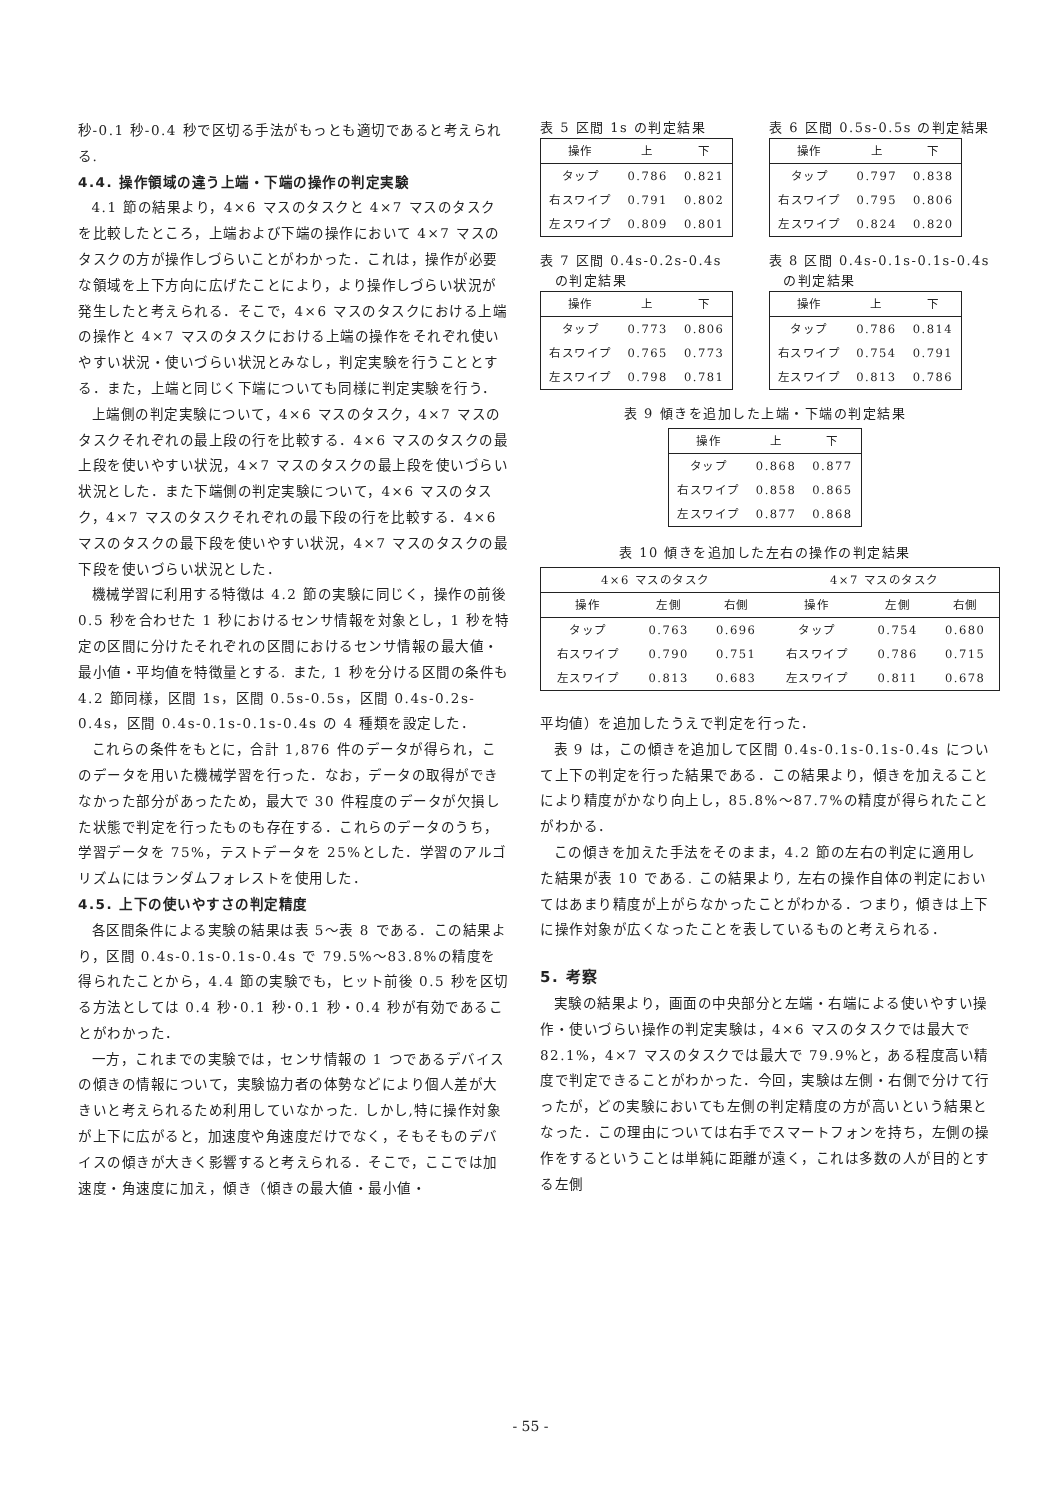秒-0.1 秒-0.4 秒で区切る手法がもっとも適切であると考えられる.
4.4. 操作領域の違う上端・下端の操作の判定実験
4.1 節の結果より，4×6 マスのタスクと 4×7 マスのタスクを比較したところ，上端および下端の操作において 4×7 マスのタスクの方が操作しづらいことがわかった．これは，操作が必要な領域を上下方向に広げたことにより，より操作しづらい状況が発生したと考えられる．そこで，4×6 マスのタスクにおける上端の操作と 4×7 マスのタスクにおける上端の操作をそれぞれ使いやすい状況・使いづらい状況とみなし，判定実験を行うこととする．また，上端と同じく下端についても同様に判定実験を行う．
上端側の判定実験について，4×6 マスのタスク，4×7 マスのタスクそれぞれの最上段の行を比較する．4×6 マスのタスクの最上段を使いやすい状況，4×7 マスのタスクの最上段を使いづらい状況とした．また下端側の判定実験について，4×6 マスのタスク，4×7 マスのタスクそれぞれの最下段の行を比較する．4×6 マスのタスクの最下段を使いやすい状況，4×7 マスのタスクの最下段を使いづらい状況とした．
機械学習に利用する特徴は 4.2 節の実験に同じく，操作の前後 0.5 秒を合わせた 1 秒におけるセンサ情報を対象とし，1 秒を特定の区間に分けたそれぞれの区間におけるセンサ情報の最大値・最小値・平均値を特徴量とする. また, 1 秒を分ける区間の条件も 4.2 節同様，区間 1s，区間 0.5s-0.5s，区間 0.4s-0.2s-0.4s，区間 0.4s-0.1s-0.1s-0.4s の 4 種類を設定した．
これらの条件をもとに，合計 1,876 件のデータが得られ，このデータを用いた機械学習を行った．なお，データの取得ができなかった部分があったため，最大で 30 件程度のデータが欠損した状態で判定を行ったものも存在する．これらのデータのうち，学習データを 75%，テストデータを 25%とした．学習のアルゴリズムにはランダムフォレストを使用した．
4.5. 上下の使いやすさの判定精度
各区間条件による実験の結果は表 5～表 8 である．この結果より，区間 0.4s-0.1s-0.1s-0.4s で 79.5%～83.8%の精度を得られたことから，4.4 節の実験でも，ヒット前後 0.5 秒を区切る方法としては 0.4 秒･0.1 秒･0.1 秒・0.4 秒が有効であることがわかった．
一方，これまでの実験では，センサ情報の 1 つであるデバイスの傾きの情報について，実験協力者の体勢などにより個人差が大きいと考えられるため利用していなかった. しかし,特に操作対象が上下に広がると，加速度や角速度だけでなく，そもそものデバイスの傾きが大きく影響すると考えられる．そこで，ここでは加速度・角速度に加え，傾き（傾きの最大値・最小値・
表 5 区間 1s の判定結果
| 操作 | 上 | 下 |
| --- | --- | --- |
| タップ | 0.786 | 0.821 |
| 右スワイプ | 0.791 | 0.802 |
| 左スワイプ | 0.809 | 0.801 |
表 6 区間 0.5s-0.5s の判定結果
| 操作 | 上 | 下 |
| --- | --- | --- |
| タップ | 0.797 | 0.838 |
| 右スワイプ | 0.795 | 0.806 |
| 左スワイプ | 0.824 | 0.820 |
表 7 区間 0.4s-0.2s-0.4s
　の判定結果
| 操作 | 上 | 下 |
| --- | --- | --- |
| タップ | 0.773 | 0.806 |
| 右スワイプ | 0.765 | 0.773 |
| 左スワイプ | 0.798 | 0.781 |
表 8 区間 0.4s-0.1s-0.1s-0.4s
　の判定結果
| 操作 | 上 | 下 |
| --- | --- | --- |
| タップ | 0.786 | 0.814 |
| 右スワイプ | 0.754 | 0.791 |
| 左スワイプ | 0.813 | 0.786 |
表 9 傾きを追加した上端・下端の判定結果
| 操作 | 上 | 下 |
| --- | --- | --- |
| タップ | 0.868 | 0.877 |
| 右スワイプ | 0.858 | 0.865 |
| 左スワイプ | 0.877 | 0.868 |
表 10 傾きを追加した左右の操作の判定結果
| 4×6 マスのタスク | | | 4×7 マスのタスク | | |
| --- | --- | --- | --- | --- | --- |
| 操作 | 左側 | 右側 | 操作 | 左側 | 右側 |
| タップ | 0.763 | 0.696 | タップ | 0.754 | 0.680 |
| 右スワイプ | 0.790 | 0.751 | 右スワイプ | 0.786 | 0.715 |
| 左スワイプ | 0.813 | 0.683 | 左スワイプ | 0.811 | 0.678 |
平均値）を追加したうえで判定を行った．
表 9 は，この傾きを追加して区間 0.4s-0.1s-0.1s-0.4s について上下の判定を行った結果である．この結果より，傾きを加えることにより精度がかなり向上し，85.8%～87.7%の精度が得られたことがわかる．
この傾きを加えた手法をそのまま，4.2 節の左右の判定に適用した結果が表 10 である. この結果より, 左右の操作自体の判定においてはあまり精度が上がらなかったことがわかる．つまり，傾きは上下に操作対象が広くなったことを表しているものと考えられる．
5. 考察
実験の結果より，画面の中央部分と左端・右端による使いやすい操作・使いづらい操作の判定実験は，4×6 マスのタスクでは最大で 82.1%，4×7 マスのタスクでは最大で 79.9%と，ある程度高い精度で判定できることがわかった．今回，実験は左側・右側で分けて行ったが，どの実験においても左側の判定精度の方が高いという結果となった．この理由については右手でスマートフォンを持ち，左側の操作をするということは単純に距離が遠く，これは多数の人が目的とする左側
- 55 -